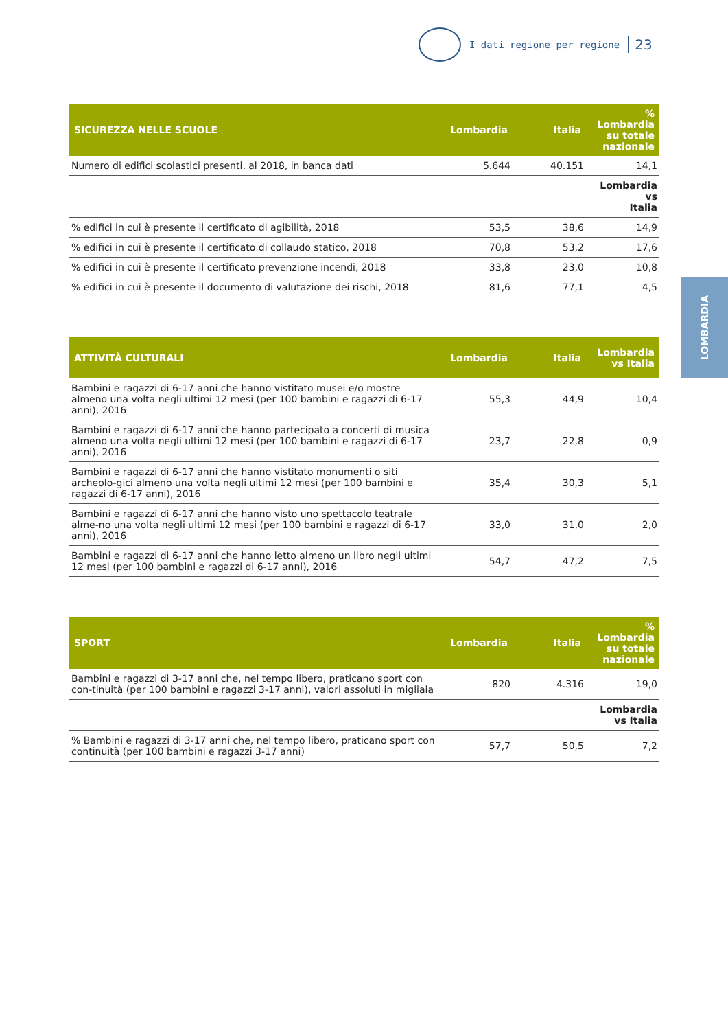I dati regione per regione 23
LOMBARDIA
| SICUREZZA NELLE SCUOLE | Lombardia | Italia | % Lombardia su totale nazionale |
| --- | --- | --- | --- |
| Numero di edifici scolastici presenti, al 2018, in banca dati | 5.644 | 40.151 | 14,1 |
| | | | Lombardia vs Italia |
| % edifici in cui è presente il certificato di agibilità, 2018 | 53,5 | 38,6 | 14,9 |
| % edifici in cui è presente il certificato di collaudo statico, 2018 | 70,8 | 53,2 | 17,6 |
| % edifici in cui è presente il certificato prevenzione incendi, 2018 | 33,8 | 23,0 | 10,8 |
| % edifici in cui è presente il documento di valutazione dei rischi, 2018 | 81,6 | 77,1 | 4,5 |
| ATTIVITÀ CULTURALI | Lombardia | Italia | Lombardia vs Italia |
| --- | --- | --- | --- |
| Bambini e ragazzi di 6-17 anni che hanno vistitato musei e/o mostre almeno una volta negli ultimi 12 mesi (per 100 bambini e ragazzi di 6-17 anni), 2016 | 55,3 | 44,9 | 10,4 |
| Bambini e ragazzi di 6-17 anni che hanno partecipato a concerti di musica almeno una volta negli ultimi 12 mesi (per 100 bambini e ragazzi di 6-17 anni), 2016 | 23,7 | 22,8 | 0,9 |
| Bambini e ragazzi di 6-17 anni che hanno vistitato monumenti o siti archeolo-gici almeno una volta negli ultimi 12 mesi (per 100 bambini e ragazzi di 6-17 anni), 2016 | 35,4 | 30,3 | 5,1 |
| Bambini e ragazzi di 6-17 anni che hanno visto uno spettacolo teatrale alme-no una volta negli ultimi 12 mesi (per 100 bambini e ragazzi di 6-17 anni), 2016 | 33,0 | 31,0 | 2,0 |
| Bambini e ragazzi di 6-17 anni che hanno letto almeno un libro negli ultimi 12 mesi (per 100 bambini e ragazzi di 6-17 anni), 2016 | 54,7 | 47,2 | 7,5 |
| SPORT | Lombardia | Italia | % Lombardia su totale nazionale |
| --- | --- | --- | --- |
| Bambini e ragazzi di 3-17 anni che, nel tempo libero, praticano sport con con-tinuità (per 100 bambini e ragazzi 3-17 anni), valori assoluti in migliaia | 820 | 4.316 | 19,0 |
| | | | Lombardia vs Italia |
| % Bambini e ragazzi di 3-17 anni che, nel tempo libero, praticano sport con continuità (per 100 bambini e ragazzi 3-17 anni) | 57,7 | 50,5 | 7,2 |